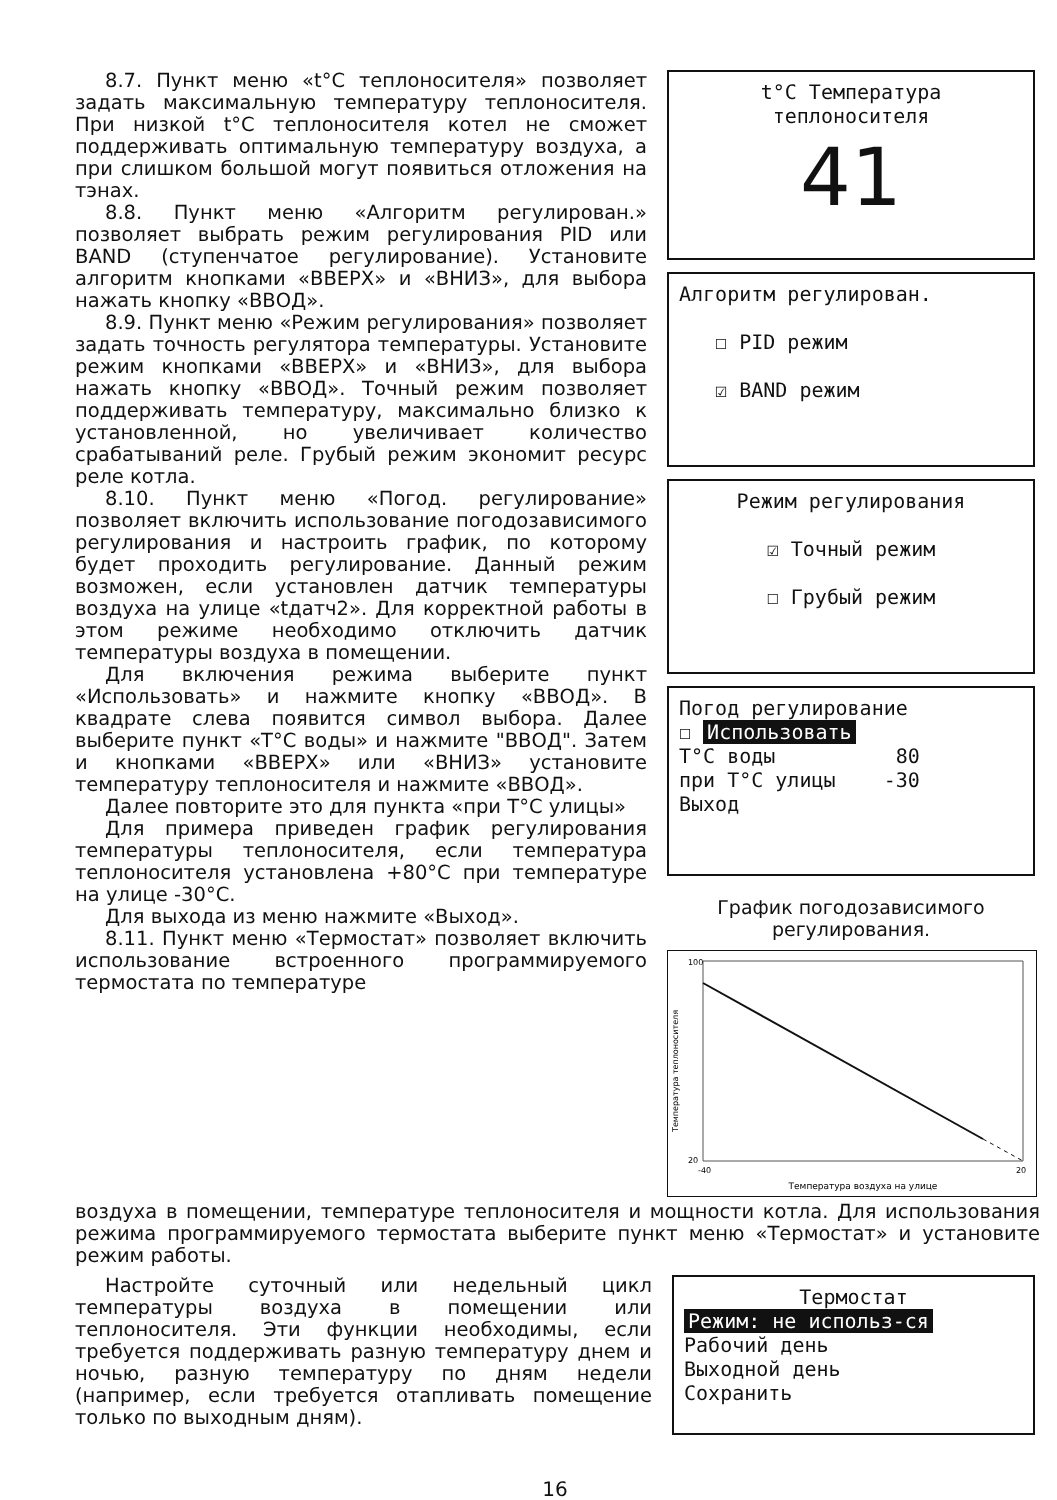8.7. Пункт меню «t°С теплоносителя» позволяет задать максимальную температуру теплоносителя. При низкой t°С теплоносителя котел не сможет поддерживать оптимальную температуру воздуха, а при слишком большой могут появиться отложения на тэнах.
8.8. Пункт меню «Алгоритм регулирован.» позволяет выбрать режим регулирования PID или BAND (ступенчатое регулирование). Установите алгоритм кнопками «ВВЕРХ» и «ВНИЗ», для выбора нажать кнопку «ВВОД».
8.9. Пункт меню «Режим регулирования» позволяет задать точность регулятора температуры. Установите режим кнопками «ВВЕРХ» и «ВНИЗ», для выбора нажать кнопку «ВВОД». Точный режим позволяет поддерживать температуру, максимально близко к установленной, но увеличивает количество срабатываний реле. Грубый режим экономит ресурс реле котла.
8.10. Пункт меню «Погод. регулирование» позволяет включить использование погодозависимого регулирования и настроить график, по которому будет проходить регулирование. Данный режим возможен, если установлен датчик температуры воздуха на улице «tдатч2». Для корректной работы в этом режиме необходимо отключить датчик температуры воздуха в помещении.
Для включения режима выберите пункт «Использовать» и нажмите кнопку «ВВОД». В квадрате слева появится символ выбора. Далее выберите пункт «Т°С воды» и нажмите "ВВОД". Затем и кнопками «ВВЕРХ» или «ВНИЗ» установите температуру теплоносителя и нажмите «ВВОД».
Далее повторите это для пункта «при Т°С улицы»
Для примера приведен график регулирования температуры теплоносителя, если температура теплоносителя установлена +80°С при температуре на улице -30°С.
Для выхода из меню нажмите «Выход».
8.11. Пункт меню «Термостат» позволяет включить использование встроенного программируемого термостата по температуре
t°С Температура
теплоносителя
41
Алгоритм регулирован.
☐ PID режим
☑ BAND режим
Режим регулирования
☑ Точный режим
☐ Грубый режим
Погод регулирование
☐ Использовать
Т°С воды 80
при Т°С улицы -30
Выход
График погодозависимого регулирования.
Температура теплоносителя
Температура воздуха на улице
100
20
-40
20
воздуха в помещении, температуре теплоносителя и мощности котла. Для использования режима программируемого термостата выберите пункт меню «Термостат» и установите режим работы.
Настройте суточный или недельный цикл температуры воздуха в помещении или теплоносителя. Эти функции необходимы, если требуется поддерживать разную температуру днем и ночью, разную температуру по дням недели (например, если требуется отапливать помещение только по выходным дням).
Термостат
Режим: не использ-ся
Рабочий день
Выходной день
Сохранить
16